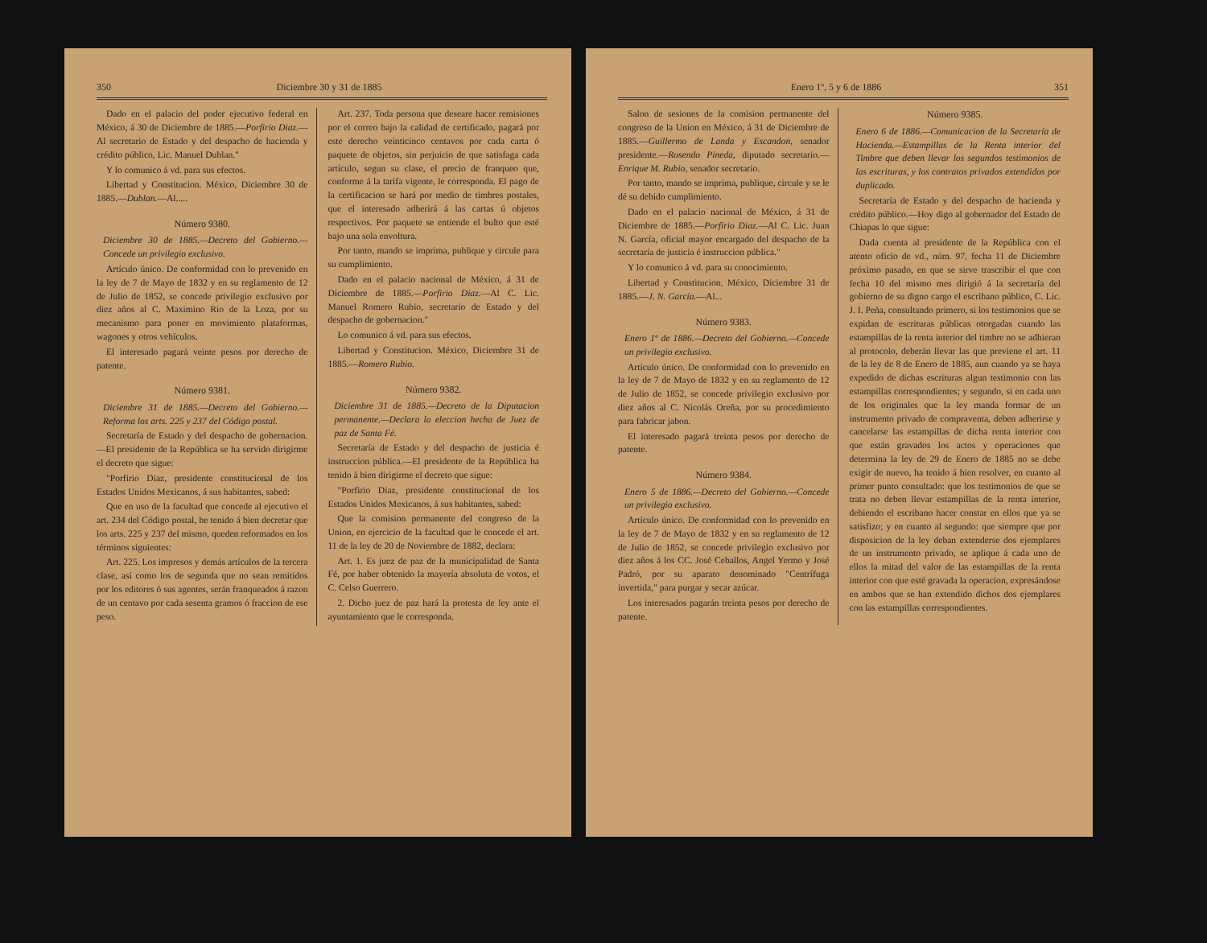350 Diciembre 30 y 31 de 1885
Dado en el palacio del poder ejecutivo federal en México, á 30 de Diciembre de 1885.—Porfirio Diaz.—Al secretario de Estado y del despacho de hacienda y crédito público, Lic. Manuel Dublan."
Y lo comunico á vd. para sus efectos.
Libertad y Constitucion. México, Diciembre 30 de 1885.—Dublan.—Al.....
Número 9380.
Diciembre 30 de 1885.—Decreto del Gobierno.—Concede un privilegio exclusivo.
Artículo único. De conformidad con lo prevenido en la ley de 7 de Mayo de 1832 y en su reglamento de 12 de Julio de 1852, se concede privilegio exclusivo por diez años al C. Maximino Rio de la Loza, por su mecanismo para poner en movimiento plataformas, wagones y otros vehículos.
El interesado pagará veinte pesos por derecho de patente.
Número 9381.
Diciembre 31 de 1885.—Decreto del Gobierno.—Reforma los arts. 225 y 237 del Código postal.
Secretaría de Estado y del despacho de gobernacion.—El presidente de la República se ha servido dirigirme el decreto que sigue:
"Porfirio Diaz, presidente constitucional de los Estados Unidos Mexicanos, á sus habitantes, sabed:
Que en uso de la facultad que concede al ejecutivo el art. 234 del Código postal, he tenido á bien decretar que los arts. 225 y 237 del mismo, queden reformados en los términos siguientes:
Art. 225. Los impresos y demás artículos de la tercera clase, así como los de segunda que no sean remitidos por los editores ó sus agentes, serán franqueados á razon de un centavo por cada sesenta gramos ó fraccion de ese peso.
Art. 237. Toda persona que deseare hacer remisiones por el correo bajo la calidad de certificado, pagará por este derecho veinticinco centavos por cada carta ó paquete de objetos, sin perjuicio de que satisfaga cada artículo, segun su clase, el precio de franqueo que, conforme á la tarifa vigente, le corresponda. El pago de la certificacion se hará por medio de timbres postales, que el interesado adherirá á las cartas ú objetos respectivos. Por paquete se entiende el bulto que esté bajo una sola envoltura.
Por tanto, mando se imprima, publique y circule para su cumplimiento.
Dado en el palacio nacional de México, á 31 de Diciembre de 1885.—Porfirio Diaz.—Al C. Lic. Manuel Romero Rubio, secretario de Estado y del despacho de gobernacion."
Lo comunico á vd. para sus efectos.
Libertad y Constitucion. México, Diciembre 31 de 1885.—Romero Rubio.
Número 9382.
Diciembre 31 de 1885.—Decreto de la Diputacion permanente.—Declara la eleccion hecha de Juez de paz de Santa Fé.
Secretaría de Estado y del despacho de justicia é instruccion pública.—El presidente de la República ha tenido á bien dirigirme el decreto que sigue:
"Porfirio Diaz, presidente constitucional de los Estados Unidos Mexicanos, á sus habitantes, sabed:
Que la comision permanente del congreso de la Union, en ejercicio de la facultad que le concede el art. 11 de la ley de 20 de Noviembre de 1882, declara:
Art. 1. Es juez de paz de la municipalidad de Santa Fé, por haber obtenido la mayoría absoluta de votos, el C. Celso Guerrero.
2. Dicho juez de paz hará la protesta de ley ante el ayuntamiento que le corresponda.
Enero 1º, 5 y 6 de 1886 351
Salon de sesiones de la comision permanente del congreso de la Union en México, á 31 de Diciembre de 1885.—Guillermo de Landa y Escandon, senador presidente.—Rosendo Pineda, diputado secretario.—Enrique M. Rubio, senador secretario.
Por tanto, mando se imprima, publique, circule y se le dé su debido cumplimiento.
Dado en el palacio nacional de México, á 31 de Diciembre de 1885.—Porfirio Diaz.—Al C. Lic. Juan N. García, oficial mayor encargado del despacho de la secretaría de justicia é instruccion pública."
Y lo comunico á vd. para su conocimiento.
Libertad y Constitucion. México, Diciembre 31 de 1885.—J. N. García.—Al...
Número 9383.
Enero 1º de 1886.—Decreto del Gobierno.—Concede un privilegio exclusivo.
Artículo único. De conformidad con lo prevenido en la ley de 7 de Mayo de 1832 y en su reglamento de 12 de Julio de 1852, se concede privilegio exclusivo por diez años al C. Nicolás Oreña, por su procedimiento para fabricar jabon.
El interesado pagará treinta pesos por derecho de patente.
Número 9384.
Enero 5 de 1886.—Decreto del Gobierno.—Concede un privilegio exclusivo.
Artículo único. De conformidad con lo prevenido en la ley de 7 de Mayo de 1832 y en su reglamento de 12 de Julio de 1852, se concede privilegio exclusivo por diez años á los CC. José Ceballos, Angel Yermo y José Padró, por su aparato denominado "Centrífuga invertida," para purgar y secar azúcar.
Los interesados pagarán treinta pesos por derecho de patente.
Número 9385.
Enero 6 de 1886.—Comunicacion de la Secretaría de Hacienda.—Estampillas de la Renta interior del Timbre que deben llevar los segundos testimonios de las escrituras, y los contratos privados extendidos por duplicado.
Secretaría de Estado y del despacho de hacienda y crédito público.—Hoy digo al gobernador del Estado de Chiapas lo que sigue:
Dada cuenta al presidente de la República con el atento oficio de vd., núm. 97, fecha 11 de Diciembre próximo pasado, en que se sirve trascribir el que con fecha 10 del mismo mes dirigió á la secretaría del gobierno de su digno cargo el escribano público, C. Lic. J. I. Peña, consultando primero, si los testimonios que se expidan de escrituras públicas otorgadas cuando las estampillas de la renta interior del timbre no se adhieran al protocolo, deberán llevar las que previene el art. 11 de la ley de 8 de Enero de 1885, aun cuando ya se haya expedido de dichas escrituras algun testimonio con las estampillas correspondientes; y segundo, si en cada uno de los originales que la ley manda formar de un instrumento privado de compraventa, deben adherirse y cancelarse las estampillas de dicha renta interior con que están gravados los actos y operaciones que determina la ley de 29 de Enero de 1885 no se debe exigir de nuevo, ha tenido á bien resolver, en cuanto al primer punto consultado: que los testimonios de que se trata no deben llevar estampillas de la renta interior, debiendo el escribano hacer constar en ellos que ya se satisfizo; y en cuanto al segundo: que siempre que por disposicion de la ley deban extenderse dos ejemplares de un instrumento privado, se aplique á cada uno de ellos la mitad del valor de las estampillas de la renta interior con que esté gravada la operacion, expresándose en ambos que se han extendido dichos dos ejemplares con las estampillas correspondientes.